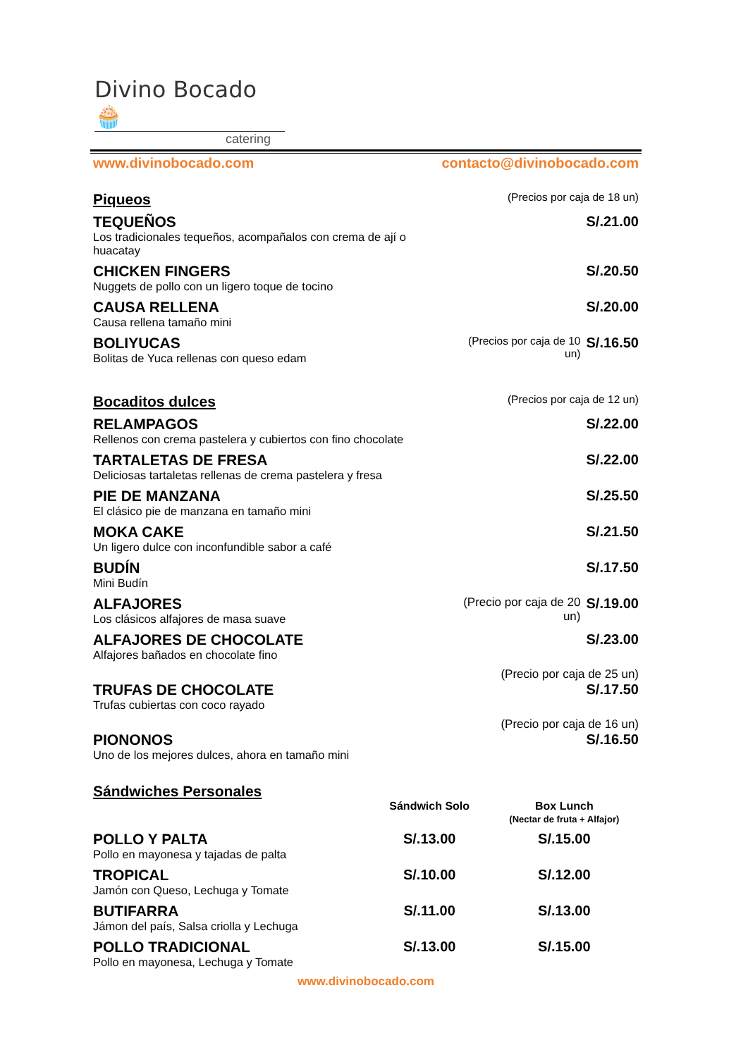Divino Bocado 🧁
catering
www.divinobocado.com contacto@divinobocado.com
| Piqueos | | (Precios por caja de 18 un) | |
| TEQUEÑOS Los tradicionales tequeños, acompañalos con crema de ají o huacatay | | | S/.21.00 |
| CHICKEN FINGERS Nuggets de pollo con un ligero toque de tocino | | | S/.20.50 |
| CAUSA RELLENA Causa rellena tamaño mini | | | S/.20.00 |
| BOLIYUCAS Bolitas de Yuca rellenas con queso edam | | (Precios por caja de 10 un) | S/.16.50 |
| Bocaditos dulces | | (Precios por caja de 12 un) | |
| RELAMPAGOS Rellenos con crema pastelera y cubiertos con fino chocolate | | | S/.22.00 |
| TARTALETAS DE FRESA Deliciosas tartaletas rellenas de crema pastelera y fresa | | | S/.22.00 |
| PIE DE MANZANA El clásico pie de manzana en tamaño mini | | | S/.25.50 |
| MOKA CAKE Un ligero dulce con inconfundible sabor a café | | | S/.21.50 |
| BUDÍN Mini Budín | | | S/.17.50 |
| ALFAJORES Los clásicos alfajores de masa suave | | (Precio por caja de 20 un) | S/.19.00 |
| ALFAJORES DE CHOCOLATE Alfajores bañados en chocolate fino | | | S/.23.00 |
| | | (Precio por caja de 25 un) | |
| TRUFAS DE CHOCOLATE Trufas cubiertas con coco rayado | | | S/.17.50 |
| | | (Precio por caja de 16 un) | |
| PIONONOS Uno de los mejores dulces, ahora en tamaño mini | | | S/.16.50 |
| Sándwiches Personales | | |
| | Sándwich Solo | Box Lunch (Nectar de fruta + Alfajor) |
| POLLO Y PALTA Pollo en mayonesa y tajadas de palta | S/.13.00 | S/.15.00 |
| TROPICAL Jamón con Queso, Lechuga y Tomate | S/.10.00 | S/.12.00 |
| BUTIFARRA Jámon del país, Salsa criolla y Lechuga | S/.11.00 | S/.13.00 |
| POLLO TRADICIONAL Pollo en mayonesa, Lechuga y Tomate | S/.13.00 | S/.15.00 |
www.divinobocado.com